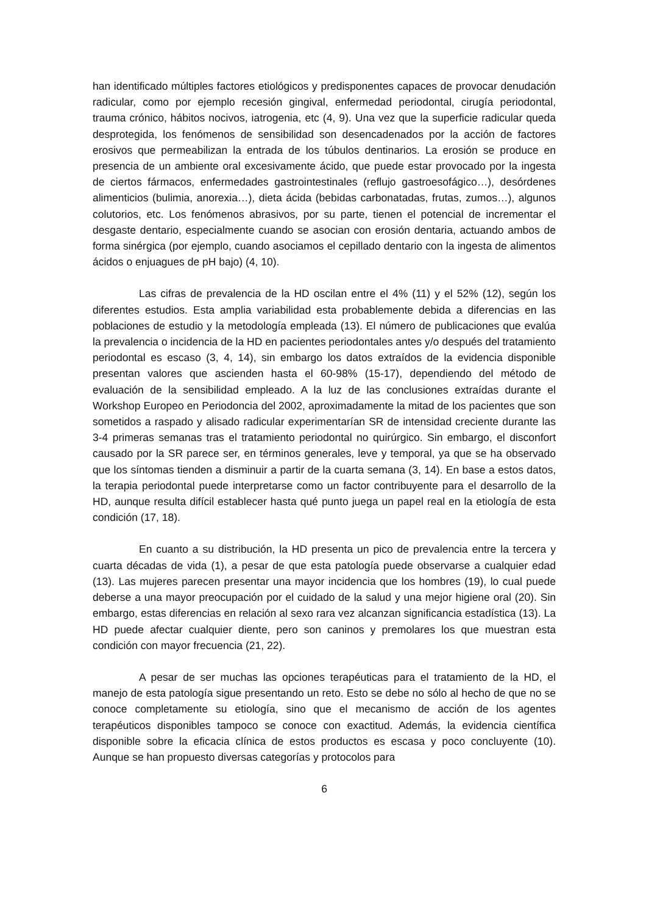han identificado múltiples factores etiológicos y predisponentes capaces de provocar denudación radicular, como por ejemplo recesión gingival, enfermedad periodontal, cirugía periodontal, trauma crónico, hábitos nocivos, iatrogenia, etc (4, 9). Una vez que la superficie radicular queda desprotegida, los fenómenos de sensibilidad son desencadenados por la acción de factores erosivos que permeabilizan la entrada de los túbulos dentinarios. La erosión se produce en presencia de un ambiente oral excesivamente ácido, que puede estar provocado por la ingesta de ciertos fármacos, enfermedades gastrointestinales (reflujo gastroesofágico…), desórdenes alimenticios (bulimia, anorexia…), dieta ácida (bebidas carbonatadas, frutas, zumos…), algunos colutorios, etc. Los fenómenos abrasivos, por su parte, tienen el potencial de incrementar el desgaste dentario, especialmente cuando se asocian con erosión dentaria, actuando ambos de forma sinérgica (por ejemplo, cuando asociamos el cepillado dentario con la ingesta de alimentos ácidos o enjuagues de pH bajo) (4, 10).
Las cifras de prevalencia de la HD oscilan entre el 4% (11) y el 52% (12), según los diferentes estudios. Esta amplia variabilidad esta probablemente debida a diferencias en las poblaciones de estudio y la metodología empleada (13). El número de publicaciones que evalúa la prevalencia o incidencia de la HD en pacientes periodontales antes y/o después del tratamiento periodontal es escaso (3, 4, 14), sin embargo los datos extraídos de la evidencia disponible presentan valores que ascienden hasta el 60-98% (15-17), dependiendo del método de evaluación de la sensibilidad empleado. A la luz de las conclusiones extraídas durante el Workshop Europeo en Periodoncia del 2002, aproximadamente la mitad de los pacientes que son sometidos a raspado y alisado radicular experimentarían SR de intensidad creciente durante las 3-4 primeras semanas tras el tratamiento periodontal no quirúrgico. Sin embargo, el disconfort causado por la SR parece ser, en términos generales, leve y temporal, ya que se ha observado que los síntomas tienden a disminuir a partir de la cuarta semana (3, 14). En base a estos datos, la terapia periodontal puede interpretarse como un factor contribuyente para el desarrollo de la HD, aunque resulta difícil establecer hasta qué punto juega un papel real en la etiología de esta condición (17, 18).
En cuanto a su distribución, la HD presenta un pico de prevalencia entre la tercera y cuarta décadas de vida (1), a pesar de que esta patología puede observarse a cualquier edad (13). Las mujeres parecen presentar una mayor incidencia que los hombres (19), lo cual puede deberse a una mayor preocupación por el cuidado de la salud y una mejor higiene oral (20). Sin embargo, estas diferencias en relación al sexo rara vez alcanzan significancia estadística (13). La HD puede afectar cualquier diente, pero son caninos y premolares los que muestran esta condición con mayor frecuencia (21, 22).
A pesar de ser muchas las opciones terapéuticas para el tratamiento de la HD, el manejo de esta patología sigue presentando un reto. Esto se debe no sólo al hecho de que no se conoce completamente su etiología, sino que el mecanismo de acción de los agentes terapéuticos disponibles tampoco se conoce con exactitud. Además, la evidencia científica disponible sobre la eficacia clínica de estos productos es escasa y poco concluyente (10). Aunque se han propuesto diversas categorías y protocolos para
6